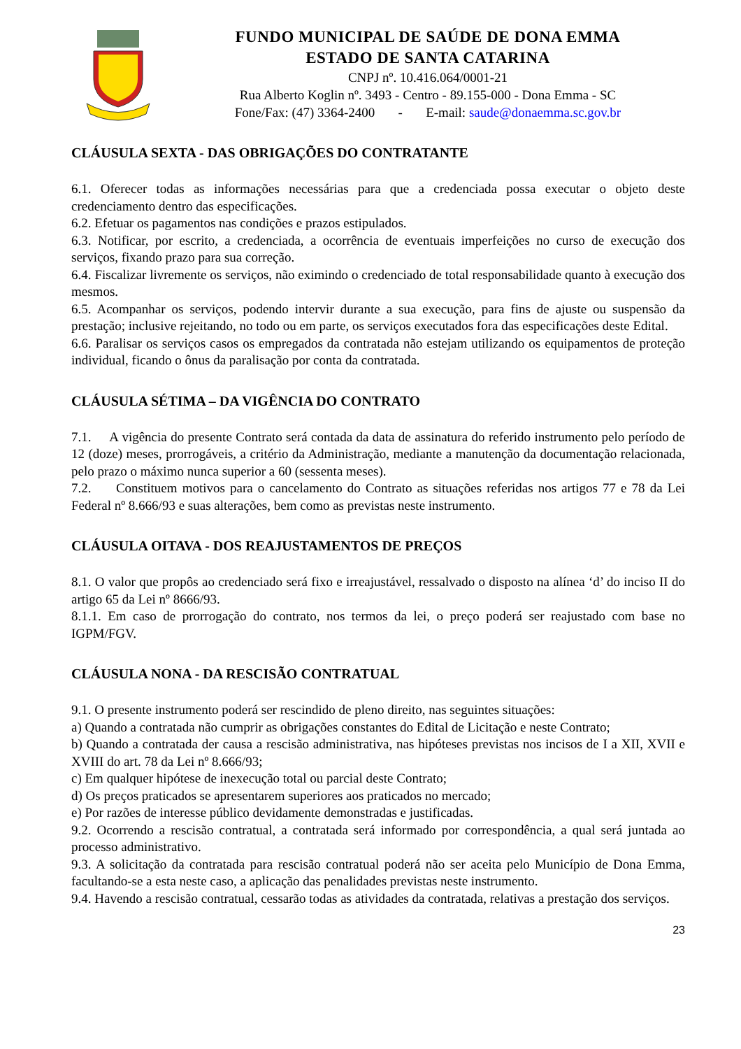FUNDO MUNICIPAL DE SAÚDE DE DONA EMMA
ESTADO DE SANTA CATARINA
CNPJ nº. 10.416.064/0001-21
Rua Alberto Koglin nº. 3493 - Centro - 89.155-000 - Dona Emma - SC
Fone/Fax: (47) 3364-2400 - E-mail: saude@donaemma.sc.gov.br
CLÁUSULA SEXTA - DAS OBRIGAÇÕES DO CONTRATANTE
6.1. Oferecer todas as informações necessárias para que a credenciada possa executar o objeto deste credenciamento dentro das especificações.
6.2. Efetuar os pagamentos nas condições e prazos estipulados.
6.3. Notificar, por escrito, a credenciada, a ocorrência de eventuais imperfeições no curso de execução dos serviços, fixando prazo para sua correção.
6.4. Fiscalizar livremente os serviços, não eximindo o credenciado de total responsabilidade quanto à execução dos mesmos.
6.5. Acompanhar os serviços, podendo intervir durante a sua execução, para fins de ajuste ou suspensão da prestação; inclusive rejeitando, no todo ou em parte, os serviços executados fora das especificações deste Edital.
6.6. Paralisar os serviços casos os empregados da contratada não estejam utilizando os equipamentos de proteção individual, ficando o ônus da paralisação por conta da contratada.
CLÁUSULA SÉTIMA – DA VIGÊNCIA DO CONTRATO
7.1. A vigência do presente Contrato será contada da data de assinatura do referido instrumento pelo período de 12 (doze) meses, prorrogáveis, a critério da Administração, mediante a manutenção da documentação relacionada, pelo prazo o máximo nunca superior a 60 (sessenta meses).
7.2. Constituem motivos para o cancelamento do Contrato as situações referidas nos artigos 77 e 78 da Lei Federal nº 8.666/93 e suas alterações, bem como as previstas neste instrumento.
CLÁUSULA OITAVA - DOS REAJUSTAMENTOS DE PREÇOS
8.1. O valor que propôs ao credenciado será fixo e irreajustável, ressalvado o disposto na alínea ‘d’ do inciso II do artigo 65 da Lei nº 8666/93.
8.1.1. Em caso de prorrogação do contrato, nos termos da lei, o preço poderá ser reajustado com base no IGPM/FGV.
CLÁUSULA NONA - DA RESCISÃO CONTRATUAL
9.1. O presente instrumento poderá ser rescindido de pleno direito, nas seguintes situações:
a) Quando a contratada não cumprir as obrigações constantes do Edital de Licitação e neste Contrato;
b) Quando a contratada der causa a rescisão administrativa, nas hipóteses previstas nos incisos de I a XII, XVII e XVIII do art. 78 da Lei nº 8.666/93;
c) Em qualquer hipótese de inexecução total ou parcial deste Contrato;
d) Os preços praticados se apresentarem superiores aos praticados no mercado;
e) Por razões de interesse público devidamente demonstradas e justificadas.
9.2. Ocorrendo a rescisão contratual, a contratada será informado por correspondência, a qual será juntada ao processo administrativo.
9.3. A solicitação da contratada para rescisão contratual poderá não ser aceita pelo Município de Dona Emma, facultando-se a esta neste caso, a aplicação das penalidades previstas neste instrumento.
9.4. Havendo a rescisão contratual, cessarão todas as atividades da contratada, relativas a prestação dos serviços.
23